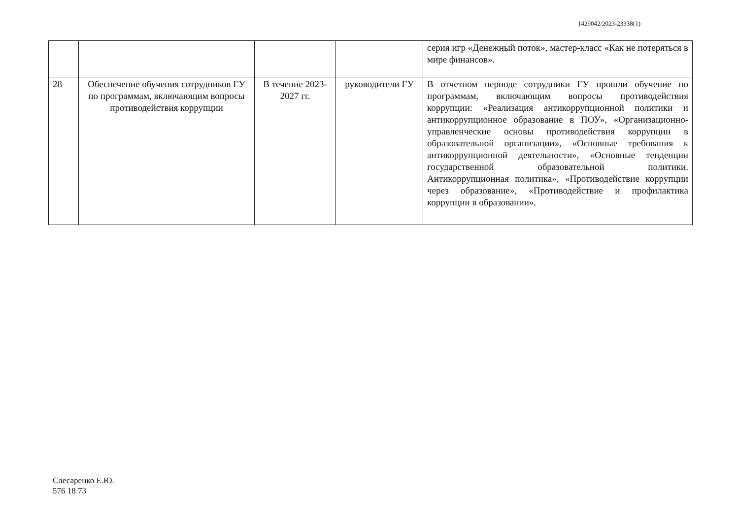1429042/2023-23338(1)
| | | | | серия игр «Денежный поток», мастер-класс «Как не потеряться в мире финансов». |
| 28 | Обеспечение обучения сотрудников ГУ по программам, включающим вопросы противодействия коррупции | В течение 2023-2027 гг. | руководители ГУ | В отчетном периоде сотрудники ГУ прошли обучение по программам, включающим вопросы противодействия коррупции: «Реализация антикоррупционной политики и антикоррупционное образование в ПОУ», «Организационно-управленческие основы противодействия коррупции в образовательной организации», «Основные требования к антикоррупционной деятельности», «Основные тенденции государственной образовательной политики. Антикоррупционная политика», «Противодействие коррупции через образование», «Противодействие и профилактика коррупции в образовании». |
Слесаренко Е.Ю.
576 18 73